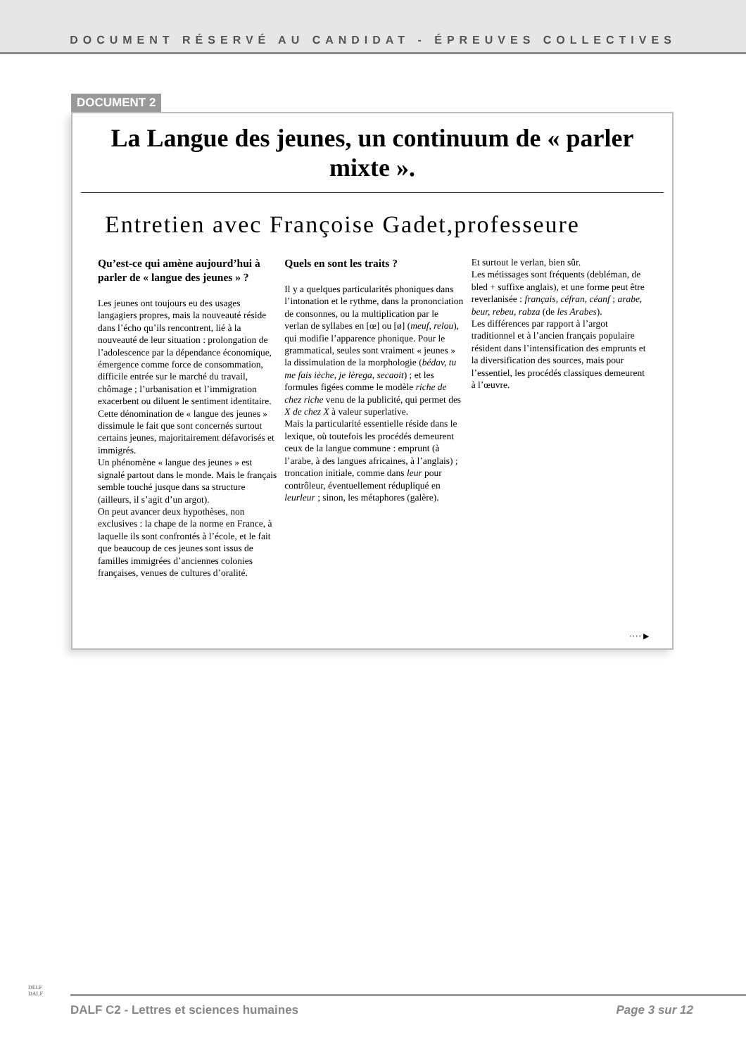DOCUMENT RÉSERVÉ AU CANDIDAT - ÉPREUVES COLLECTIVES
DOCUMENT 2
La Langue des jeunes, un continuum de « parler mixte ».
Entretien avec Françoise Gadet,professeure
Qu’est-ce qui amène aujourd’hui à parler de « langue des jeunes » ?
Les jeunes ont toujours eu des usages langagiers propres, mais la nouveauté réside dans l’écho qu’ils rencontrent, lié à la nouveauté de leur situation : prolongation de l’adolescence par la dépendance économique, émergence comme force de consommation, difficile entrée sur le marché du travail, chômage ; l’urbanisation et l’immigration exacerbent ou diluent le sentiment identitaire. Cette dénomination de « langue des jeunes » dissimule le fait que sont concernés surtout certains jeunes, majoritairement défavorisés et immigrés.
Un phénomène « langue des jeunes » est signalé partout dans le monde. Mais le français semble touché jusque dans sa structure (ailleurs, il s’agit d’un argot).
On peut avancer deux hypothèses, non exclusives : la chape de la norme en France, à laquelle ils sont confrontés à l’école, et le fait que beaucoup de ces jeunes sont issus de familles immigrées d’anciennes colonies françaises, venues de cultures d’oralité.
Quels en sont les traits ?
Il y a quelques particularités phoniques dans l’intonation et le rythme, dans la prononciation de consonnes, ou la multiplication par le verlan de syllabes en [œ] ou [ø] (meuf, relou), qui modifie l’apparence phonique. Pour le grammatical, seules sont vraiment « jeunes » la dissimulation de la morphologie (bédav, tu me fais ièche, je lèrega, secaoit) ; et les formules figées comme le modèle riche de chez riche venu de la publicité, qui permet des X de chez X à valeur superlative.
Mais la particularité essentielle réside dans le lexique, où toutefois les procédés demeurent ceux de la langue commune : emprunt (à l’arabe, à des langues africaines, à l’anglais) ; troncation initiale, comme dans leur pour contrôleur, éventuellement rédupliqué en leurleur ; sinon, les métaphores (galère).
Et surtout le verlan, bien sûr.
Les métissages sont fréquents (debléman, de bled + suffixe anglais), et une forme peut être reverlanisée : français, céfran, céanf ; arabe, beur, rebeu, rabza (de les Arabes).
Les différences par rapport à l’argot traditionnel et à l’ancien français populaire résident dans l’intensification des emprunts et la diversification des sources, mais pour l’essentiel, les procédés classiques demeurent à l’œuvre.
····►
DELF
DALF
DALF C2 - Lettres et sciences humaines Page 3 sur 12